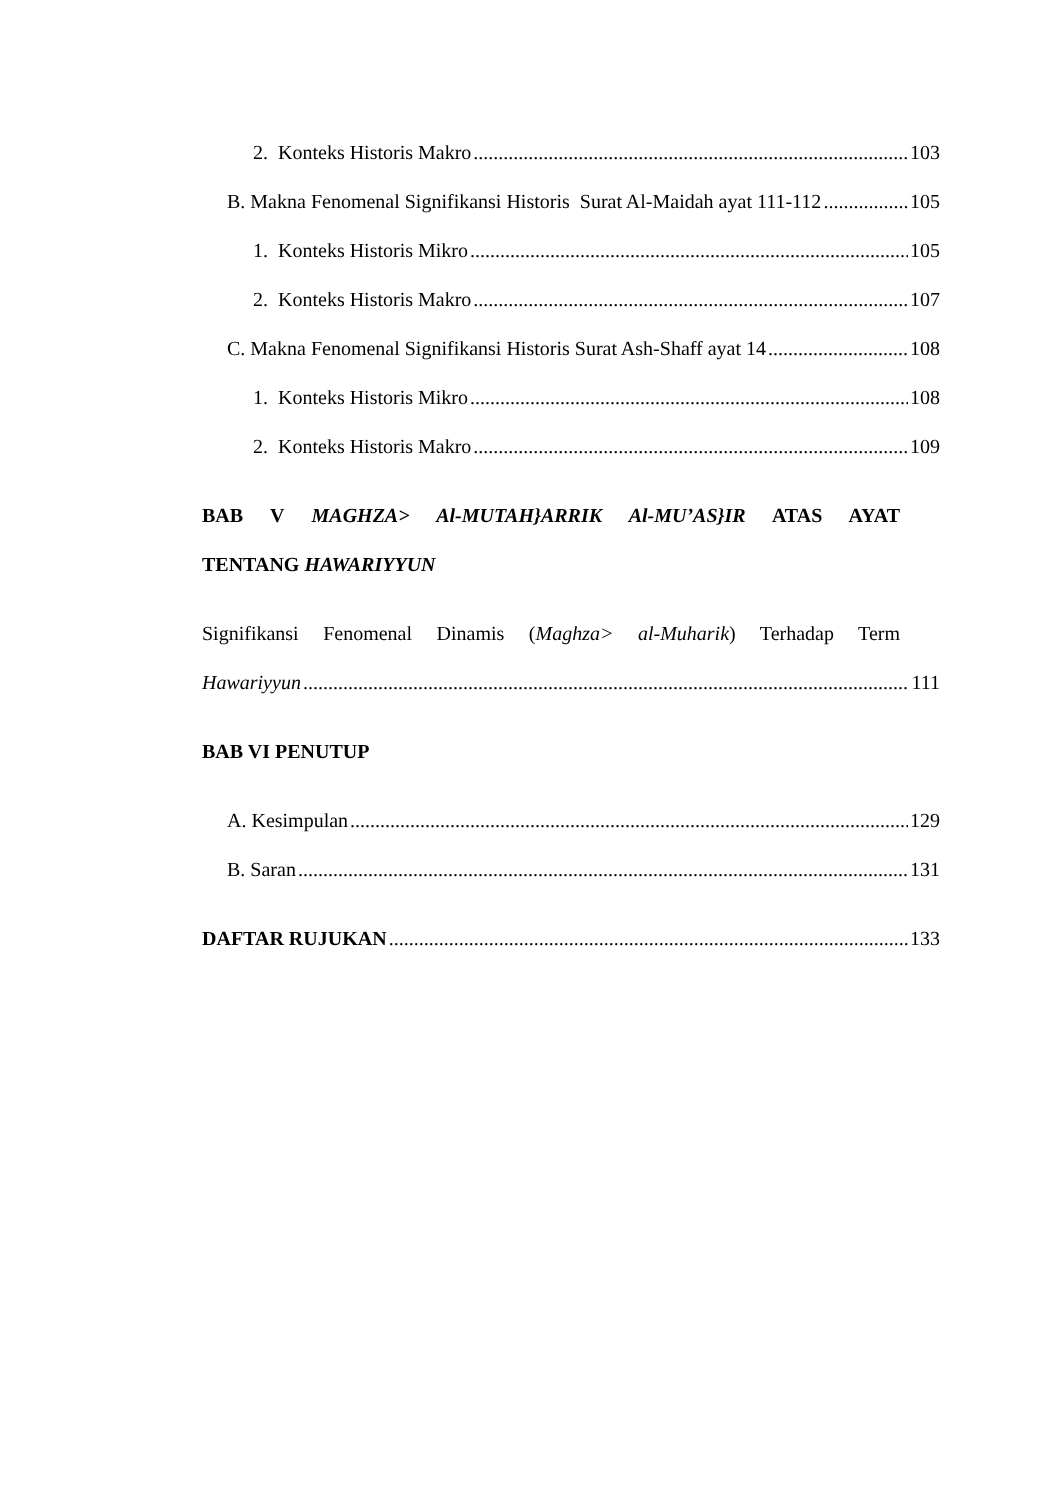2. Konteks Historis Makro 103
B. Makna Fenomenal Signifikansi Historis Surat Al-Maidah ayat 111-112 105
1. Konteks Historis Mikro 105
2. Konteks Historis Makro 107
C. Makna Fenomenal Signifikansi Historis Surat Ash-Shaff ayat 14 108
1. Konteks Historis Mikro 108
2. Konteks Historis Makro 109
BAB V MAGHZA> Al-MUTAH}ARRIK Al-MU’AS}IR ATAS AYAT
TENTANG HAWARIYYUN
Signifikansi Fenomenal Dinamis (Maghza> al-Muharik) Terhadap Term
Hawariyyun 111
BAB VI PENUTUP
A. Kesimpulan 129
B. Saran 131
DAFTAR RUJUKAN 133